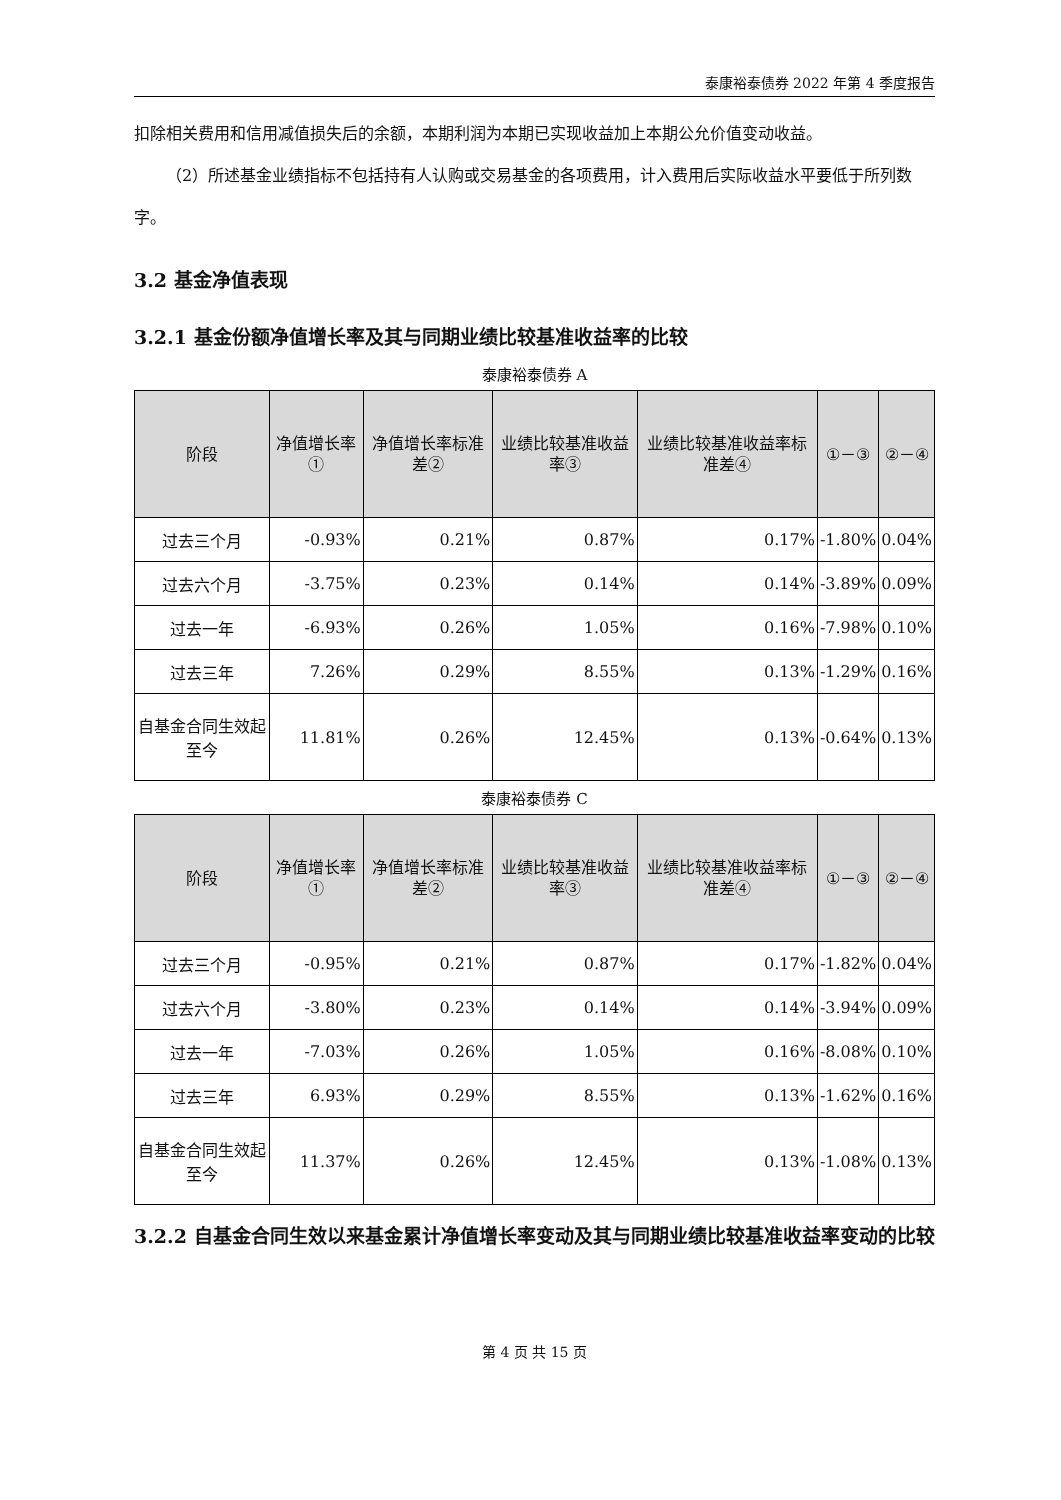泰康裕泰债券 2022 年第 4 季度报告
扣除相关费用和信用减值损失后的余额，本期利润为本期已实现收益加上本期公允价值变动收益。
（2）所述基金业绩指标不包括持有人认购或交易基金的各项费用，计入费用后实际收益水平要低于所列数字。
3.2 基金净值表现
3.2.1 基金份额净值增长率及其与同期业绩比较基准收益率的比较
泰康裕泰债券 A
| 阶段 | 净值增长率① | 净值增长率标准差② | 业绩比较基准收益率③ | 业绩比较基准收益率标准差④ | ①－③ | ②－④ |
| --- | --- | --- | --- | --- | --- | --- |
| 过去三个月 | -0.93% | 0.21% | 0.87% | 0.17% | -1.80% | 0.04% |
| 过去六个月 | -3.75% | 0.23% | 0.14% | 0.14% | -3.89% | 0.09% |
| 过去一年 | -6.93% | 0.26% | 1.05% | 0.16% | -7.98% | 0.10% |
| 过去三年 | 7.26% | 0.29% | 8.55% | 0.13% | -1.29% | 0.16% |
| 自基金合同生效起至今 | 11.81% | 0.26% | 12.45% | 0.13% | -0.64% | 0.13% |
泰康裕泰债券 C
| 阶段 | 净值增长率① | 净值增长率标准差② | 业绩比较基准收益率③ | 业绩比较基准收益率标准差④ | ①－③ | ②－④ |
| --- | --- | --- | --- | --- | --- | --- |
| 过去三个月 | -0.95% | 0.21% | 0.87% | 0.17% | -1.82% | 0.04% |
| 过去六个月 | -3.80% | 0.23% | 0.14% | 0.14% | -3.94% | 0.09% |
| 过去一年 | -7.03% | 0.26% | 1.05% | 0.16% | -8.08% | 0.10% |
| 过去三年 | 6.93% | 0.29% | 8.55% | 0.13% | -1.62% | 0.16% |
| 自基金合同生效起至今 | 11.37% | 0.26% | 12.45% | 0.13% | -1.08% | 0.13% |
3.2.2 自基金合同生效以来基金累计净值增长率变动及其与同期业绩比较基准收益率变动的比较
第 4 页 共 15 页